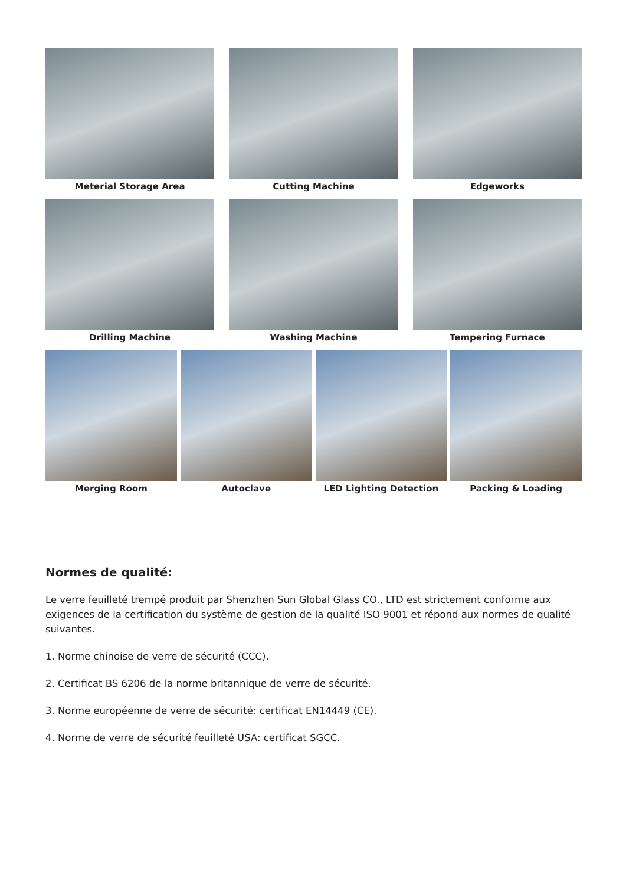Meterial Storage Area Cutting Machine Edgeworks
Drilling Machine Washing Machine Tempering Furnace
Merging Room Autoclave LED Lighting Detection Packing & Loading
Normes de qualité:
Le verre feuilleté trempé produit par Shenzhen Sun Global Glass CO., LTD est strictement conforme aux exigences de la certification du système de gestion de la qualité ISO 9001 et répond aux normes de qualité suivantes.
1. Norme chinoise de verre de sécurité (CCC).
2. Certificat BS 6206 de la norme britannique de verre de sécurité.
3. Norme européenne de verre de sécurité: certificat EN14449 (CE).
4. Norme de verre de sécurité feuilleté USA: certificat SGCC.